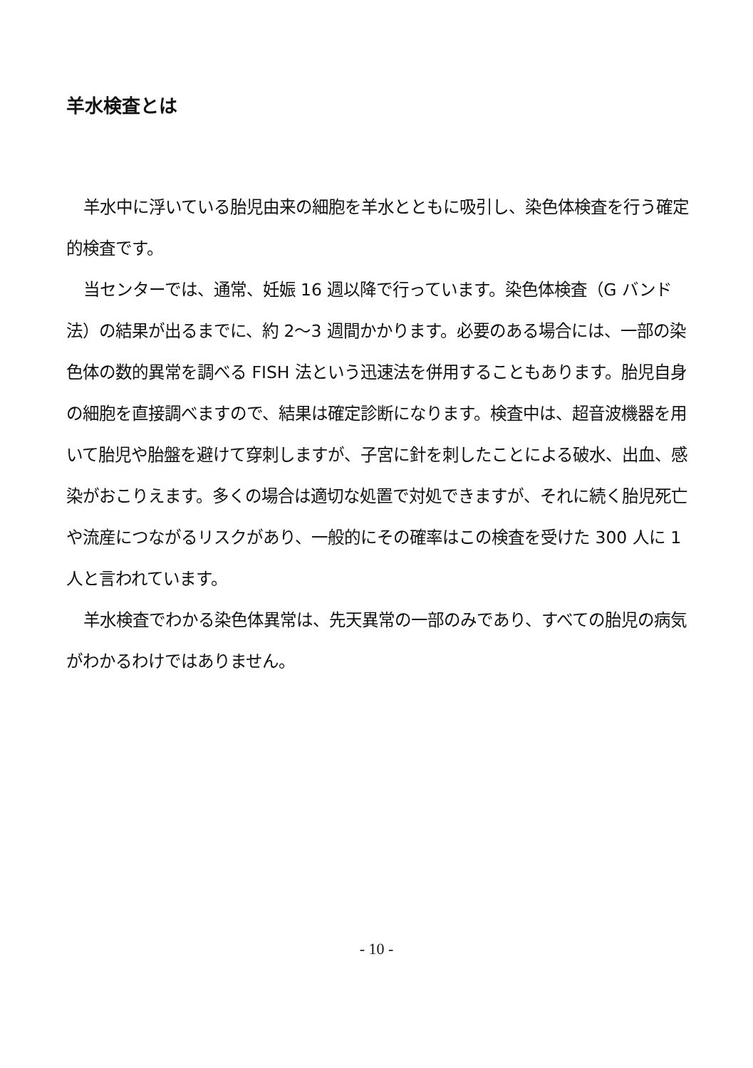羊水検査とは
羊水中に浮いている胎児由来の細胞を羊水とともに吸引し、染色体検査を行う確定的検査です。
当センターでは、通常、妊娠 16 週以降で行っています。染色体検査（G バンド法）の結果が出るまでに、約 2～3 週間かかります。必要のある場合には、一部の染色体の数的異常を調べる FISH 法という迅速法を併用することもあります。胎児自身の細胞を直接調べますので、結果は確定診断になります。検査中は、超音波機器を用いて胎児や胎盤を避けて穿刺しますが、子宮に針を刺したことによる破水、出血、感染がおこりえます。多くの場合は適切な処置で対処できますが、それに続く胎児死亡や流産につながるリスクがあり、一般的にその確率はこの検査を受けた 300 人に 1 人と言われています。
羊水検査でわかる染色体異常は、先天異常の一部のみであり、すべての胎児の病気がわかるわけではありません。
- 10 -